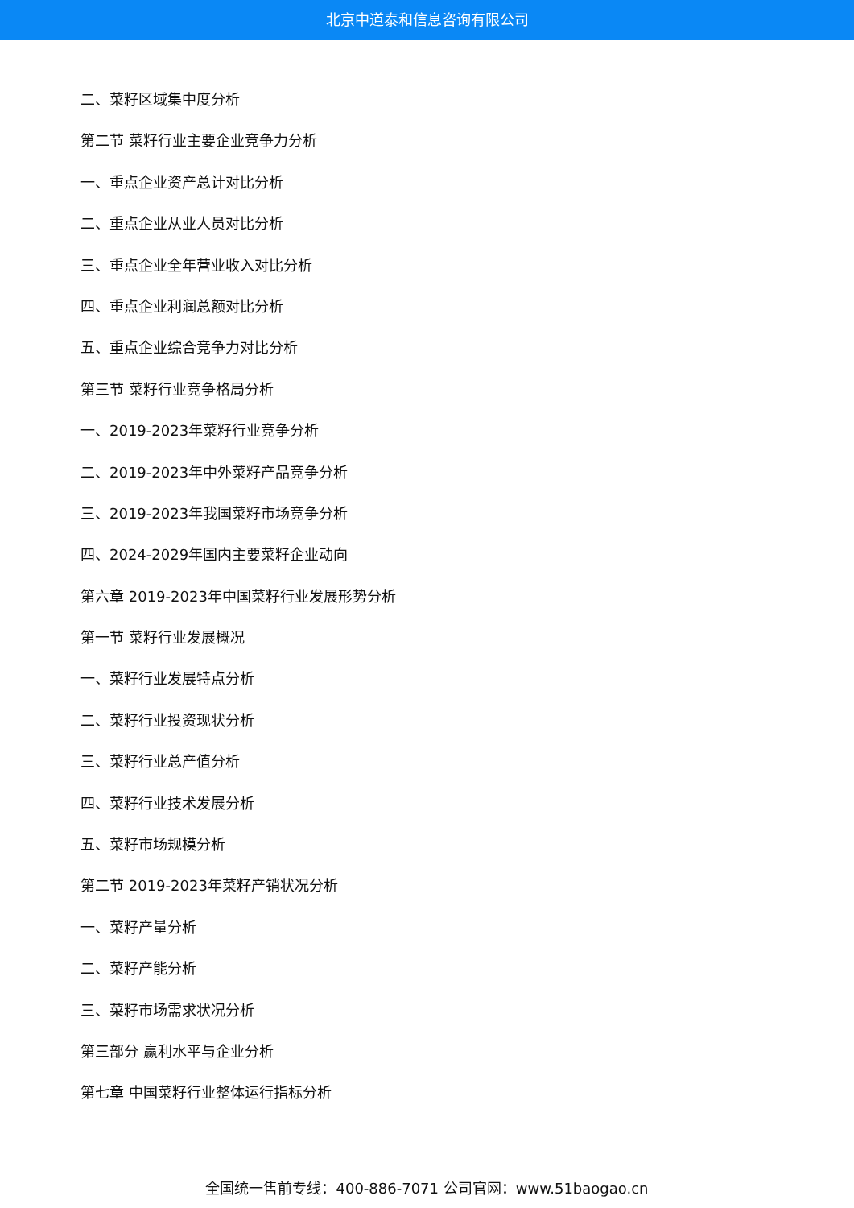北京中道泰和信息咨询有限公司
二、菜籽区域集中度分析
第二节 菜籽行业主要企业竞争力分析
一、重点企业资产总计对比分析
二、重点企业从业人员对比分析
三、重点企业全年营业收入对比分析
四、重点企业利润总额对比分析
五、重点企业综合竞争力对比分析
第三节 菜籽行业竞争格局分析
一、2019-2023年菜籽行业竞争分析
二、2019-2023年中外菜籽产品竞争分析
三、2019-2023年我国菜籽市场竞争分析
四、2024-2029年国内主要菜籽企业动向
第六章 2019-2023年中国菜籽行业发展形势分析
第一节 菜籽行业发展概况
一、菜籽行业发展特点分析
二、菜籽行业投资现状分析
三、菜籽行业总产值分析
四、菜籽行业技术发展分析
五、菜籽市场规模分析
第二节 2019-2023年菜籽产销状况分析
一、菜籽产量分析
二、菜籽产能分析
三、菜籽市场需求状况分析
第三部分 赢利水平与企业分析
第七章 中国菜籽行业整体运行指标分析
全国统一售前专线：400-886-7071 公司官网：www.51baogao.cn